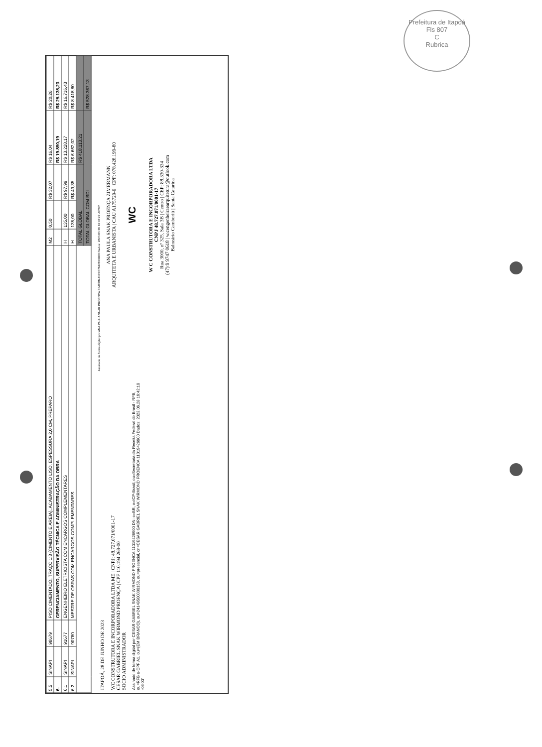Prefeitura de Itapoá
Fls 807
C
Rubrica
| 5.5 | SINAPI | 98679 | PISO CIMENTADO, TRAÇO 1:3 (CIMENTO E AREIA), ACABAMENTO LISO, ESPESSURA 2,0 CM, PREPARO | M2 | 0,50 | R$ 32,07 | R$ 16,04 | R$ 20,26 |
| 6. | | | GERENCIAMENTO, SUPERVISÃO TÉCNICA E ADMINISTRAÇÃO DA OBRA | | | | R$ 19.890,19 | R$ 25.135,23 |
| 6.1 | SINAPI | 91677 | ENGENHEIRO ELETRICISTA COM ENCARGOS COMPLEMENTARES | H | 135,00 | R$ 97,99 | R$ 13.228,17 | R$ 16.716,43 |
| 6.2 | SINAPI | 90780 | MESTRE DE OBRAS COM ENCARGOS COMPLEMENTARES | H | 135,00 | R$ 49,35 | R$ 6.662,02 | R$ 8.418,80 |
| | | | | TOTAL GLOBAL | | | R$ 418.113,21 | |
| | | | | TOTAL GLOBAL COM BDI | | | | R$ 528.367,13 |
ITAPOÁ, 28 DE JUNHO DE 2023
WC CONSTRUTORA E INCORPORADORA LTDA ME | CNPJ: 48.727.071/0001-17
CESAR GABRIEL SNAK WIRMOND PROENÇA | CPF 110.194.269-00
SOCIO ADMINISTRADOR
Assinado de forma digital por CESAR GABRIEL SNAK WIRMOND PROENCA:11019426900 DN: c=BR, o=ICP-Brasil, ou=Secretaria da Receita Federal do Brasil - RFB, ou=RFB e-CPF A1, ou=(EM BRANCO), ou=24149500000158, ou=presencial, cn=CESAR GABRIEL SNAK WIRMOND PROENCA:11019426900 Dados: 2023.06.28 16:42:10 -03'00'
Assinado de forma digital por ANA PAULA SNAK PROENCA ZIMERMANN:07842819980 Dados: 2023.06.28 16:42:22 -03'00'
ANA PAULA SNAK PROENÇA ZIMERMANN
ARQUITETA E URBANISTA | CAU A175729-6 | CPF: 078.428.199-80
WC
W C CONSTRUTORA E INCORPORADORA LTDA
CNPJ 48.727.071/0001-17
Rua 3000, nº 325, Sala 3B | Centro | CEP: 88.330-334
(47) 9 9747 0618 | w.cengenheiraearquitetura@outlook.com
Balneário Camboriú | Santa Catarina